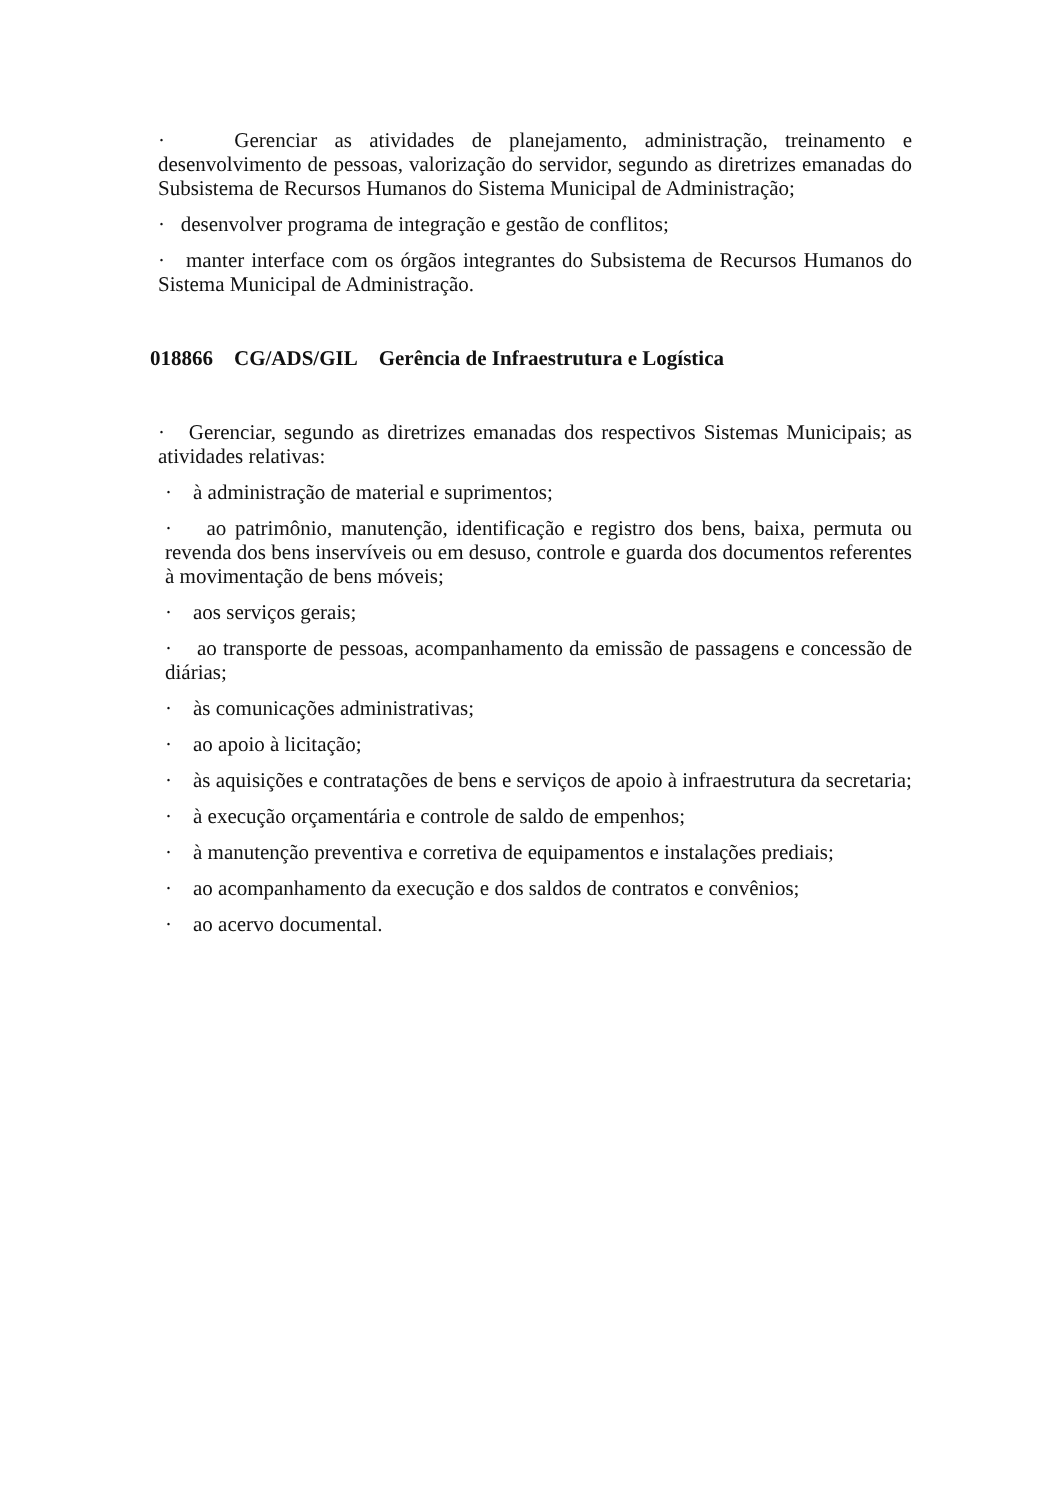· Gerenciar as atividades de planejamento, administração, treinamento e desenvolvimento de pessoas, valorização do servidor, segundo as diretrizes emanadas do Subsistema de Recursos Humanos do Sistema Municipal de Administração;
· desenvolver programa de integração e gestão de conflitos;
· manter interface com os órgãos integrantes do Subsistema de Recursos Humanos do Sistema Municipal de Administração.
018866 CG/ADS/GIL Gerência de Infraestrutura e Logística
· Gerenciar, segundo as diretrizes emanadas dos respectivos Sistemas Municipais; as atividades relativas:
· à administração de material e suprimentos;
· ao patrimônio, manutenção, identificação e registro dos bens, baixa, permuta ou revenda dos bens inservíveis ou em desuso, controle e guarda dos documentos referentes à movimentação de bens móveis;
· aos serviços gerais;
· ao transporte de pessoas, acompanhamento da emissão de passagens e concessão de diárias;
· às comunicações administrativas;
· ao apoio à licitação;
· às aquisições e contratações de bens e serviços de apoio à infraestrutura da secretaria;
· à execução orçamentária e controle de saldo de empenhos;
· à manutenção preventiva e corretiva de equipamentos e instalações prediais;
· ao acompanhamento da execução e dos saldos de contratos e convênios;
· ao acervo documental.